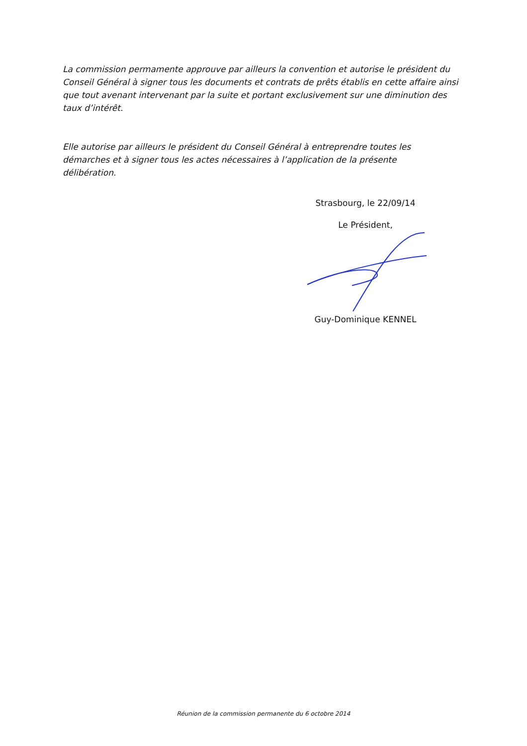La commission permamente approuve par ailleurs la convention et autorise le président du Conseil Général à signer tous les documents et contrats de prêts établis en cette affaire ainsi que tout avenant intervenant par la suite et portant exclusivement sur une diminution des taux d’intérêt.
Elle autorise par ailleurs le président du Conseil Général à entreprendre toutes les démarches et à signer tous les actes nécessaires à l’application de la présente délibération.
Strasbourg, le 22/09/14
Le Président,
Guy-Dominique KENNEL
Réunion de la commission permanente du 6 octobre 2014